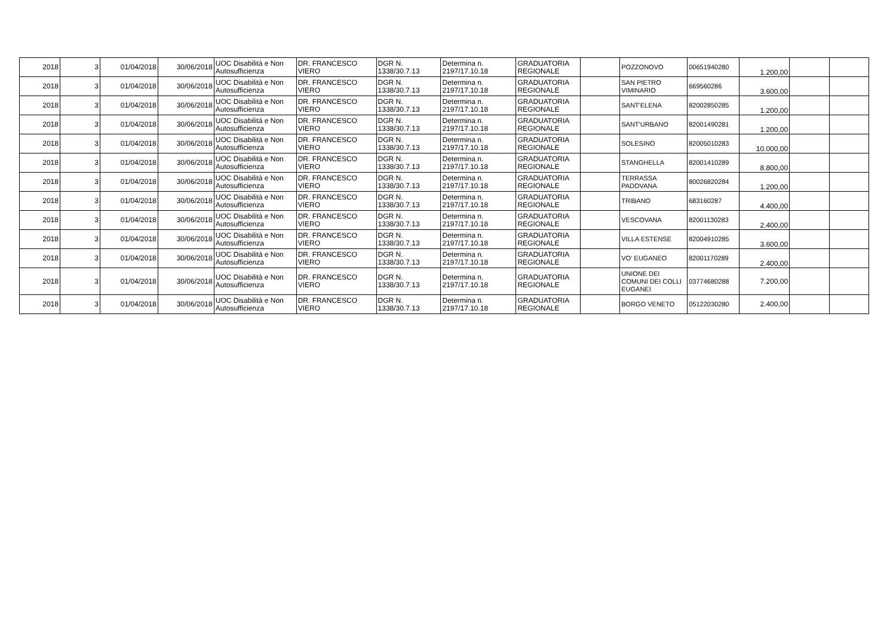| 2018 | 3 | 01/04/2018 | 30/06/2018 | UOC Disabilità e Non Autosufficienza | DR. FRANCESCO VIERO | DGR N. 1338/30.7.13 | Determina n. 2197/17.10.18 | GRADUATORIA REGIONALE | | POZZONOVO | 00651940280 | 1.200,00 | | |
| 2018 | 3 | 01/04/2018 | 30/06/2018 | UOC Disabilità e Non Autosufficienza | DR. FRANCESCO VIERO | DGR N. 1338/30.7.13 | Determina n. 2197/17.10.18 | GRADUATORIA REGIONALE | | SAN PIETRO VIMINARIO | 669560286 | 3.600,00 | | |
| 2018 | 3 | 01/04/2018 | 30/06/2018 | UOC Disabilità e Non Autosufficienza | DR. FRANCESCO VIERO | DGR N. 1338/30.7.13 | Determina n. 2197/17.10.18 | GRADUATORIA REGIONALE | | SANT'ELENA | 82002850285 | 1.200,00 | | |
| 2018 | 3 | 01/04/2018 | 30/06/2018 | UOC Disabilità e Non Autosufficienza | DR. FRANCESCO VIERO | DGR N. 1338/30.7.13 | Determina n. 2197/17.10.18 | GRADUATORIA REGIONALE | | SANT'URBANO | 82001490281 | 1.200,00 | | |
| 2018 | 3 | 01/04/2018 | 30/06/2018 | UOC Disabilità e Non Autosufficienza | DR. FRANCESCO VIERO | DGR N. 1338/30.7.13 | Determina n. 2197/17.10.18 | GRADUATORIA REGIONALE | | SOLESINO | 82005010283 | 10.000,00 | | |
| 2018 | 3 | 01/04/2018 | 30/06/2018 | UOC Disabilità e Non Autosufficienza | DR. FRANCESCO VIERO | DGR N. 1338/30.7.13 | Determina n. 2197/17.10.18 | GRADUATORIA REGIONALE | | STANGHELLA | 82001410289 | 8.800,00 | | |
| 2018 | 3 | 01/04/2018 | 30/06/2018 | UOC Disabilità e Non Autosufficienza | DR. FRANCESCO VIERO | DGR N. 1338/30.7.13 | Determina n. 2197/17.10.18 | GRADUATORIA REGIONALE | | TERRASSA PADOVANA | 80026820284 | 1.200,00 | | |
| 2018 | 3 | 01/04/2018 | 30/06/2018 | UOC Disabilità e Non Autosufficienza | DR. FRANCESCO VIERO | DGR N. 1338/30.7.13 | Determina n. 2197/17.10.18 | GRADUATORIA REGIONALE | | TRIBANO | 683160287 | 4.400,00 | | |
| 2018 | 3 | 01/04/2018 | 30/06/2018 | UOC Disabilità e Non Autosufficienza | DR. FRANCESCO VIERO | DGR N. 1338/30.7.13 | Determina n. 2197/17.10.18 | GRADUATORIA REGIONALE | | VESCOVANA | 82001130283 | 2.400,00 | | |
| 2018 | 3 | 01/04/2018 | 30/06/2018 | UOC Disabilità e Non Autosufficienza | DR. FRANCESCO VIERO | DGR N. 1338/30.7.13 | Determina n. 2197/17.10.18 | GRADUATORIA REGIONALE | | VILLA ESTENSE | 82004910285 | 3.600,00 | | |
| 2018 | 3 | 01/04/2018 | 30/06/2018 | UOC Disabilità e Non Autosufficienza | DR. FRANCESCO VIERO | DGR N. 1338/30.7.13 | Determina n. 2197/17.10.18 | GRADUATORIA REGIONALE | | VO' EUGANEO | 82001170289 | 2.400,00 | | |
| 2018 | 3 | 01/04/2018 | 30/06/2018 | UOC Disabilità e Non Autosufficienza | DR. FRANCESCO VIERO | DGR N. 1338/30.7.13 | Determina n. 2197/17.10.18 | GRADUATORIA REGIONALE | | UNIONE DEI COMUNI DEI COLLI EUGANEI | 03774680288 | 7.200,00 | | |
| 2018 | 3 | 01/04/2018 | 30/06/2018 | UOC Disabilità e Non Autosufficienza | DR. FRANCESCO VIERO | DGR N. 1338/30.7.13 | Determina n. 2197/17.10.18 | GRADUATORIA REGIONALE | | BORGO VENETO | 05122030280 | 2.400,00 | | |